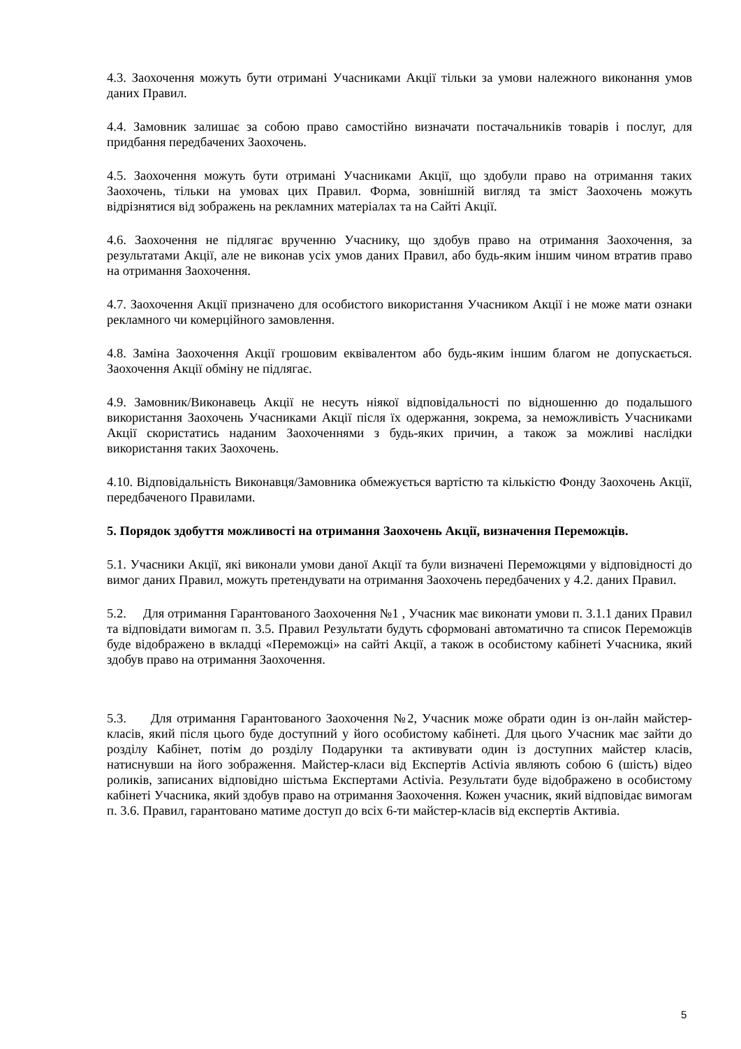4.3. Заохочення можуть бути отримані Учасниками Акції тільки за умови належного виконання умов даних Правил.
4.4. Замовник залишає за собою право самостійно визначати постачальників товарів і послуг, для придбання передбачених Заохочень.
4.5. Заохочення можуть бути отримані Учасниками Акції, що здобули право на отримання таких Заохочень, тільки на умовах цих Правил. Форма, зовнішній вигляд та зміст Заохочень можуть відрізнятися від зображень на рекламних матеріалах та на Сайті Акції.
4.6. Заохочення не підлягає врученню Учаснику, що здобув право на отримання Заохочення, за результатами Акції, але не виконав усіх умов даних Правил, або будь-яким іншим чином втратив право на отримання Заохочення.
4.7. Заохочення Акції призначено для особистого використання Учасником Акції і не може мати ознаки рекламного чи комерційного замовлення.
4.8. Заміна Заохочення Акції грошовим еквівалентом або будь-яким іншим благом не допускається. Заохочення Акції обміну не підлягає.
4.9. Замовник/Виконавець Акції не несуть ніякої відповідальності по відношенню до подальшого використання Заохочень Учасниками Акції після їх одержання, зокрема, за неможливість Учасниками Акції скористатись наданим Заохоченнями з будь-яких причин, а також за можливі наслідки використання таких Заохочень.
4.10. Відповідальність Виконавця/Замовника обмежується вартістю та кількістю Фонду Заохочень Акції, передбаченого Правилами.
5. Порядок здобуття можливості на отримання Заохочень Акції, визначення Переможців.
5.1. Учасники Акції, які виконали умови даної Акції та були визначені Переможцями у відповідності до вимог даних Правил, можуть претендувати на отримання Заохочень передбачених у 4.2. даних Правил.
5.2. Для отримання Гарантованого Заохочення №1 , Учасник має виконати умови п. 3.1.1 даних Правил та відповідати вимогам п. 3.5. Правил Результати будуть сформовані автоматично та список Переможців буде відображено в вкладці «Переможці» на сайті Акції, а також в особистому кабінеті Учасника, який здобув право на отримання Заохочення.
5.3. Для отримання Гарантованого Заохочення №2, Учасник може обрати один із он-лайн майстер-класів, який після цього буде доступний у його особистому кабінеті. Для цього Учасник має зайти до розділу Кабінет, потім до розділу Подарунки та активувати один із доступних майстер класів, натиснувши на його зображення. Майстер-класи від Експертів Activia являють собою 6 (шість) відео роликів, записаних відповідно шістьма Експертами Activia. Результати буде відображено в особистому кабінеті Учасника, який здобув право на отримання Заохочення. Кожен учасник, який відповідає вимогам п. 3.6. Правил, гарантовано матиме доступ до всіх 6-ти майстер-класів від експертів Активіа.
5